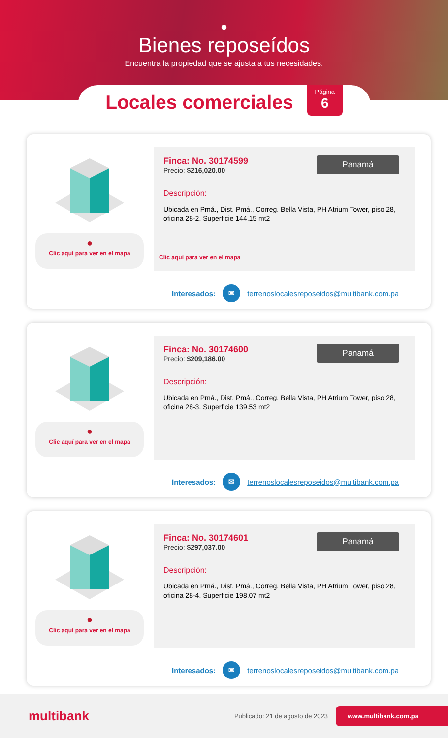●
Bienes reposeídos
Encuentra la propiedad que se ajusta a tus necesidades.
Locales comerciales
Página
6
●
Clic aquí para ver en el mapa
Finca: No. 30174599
Precio: $216,020.00
Panamá
Descripción:
Ubicada en Pmá., Dist. Pmá., Correg. Bella Vista, PH Atrium Tower, piso 28, oficina 28-2. Superficie 144.15 mt2
Clic aquí para ver en el mapa
Interesados: ✉ terrenoslocalesreposeidos@multibank.com.pa
●
Clic aquí para ver en el mapa
Finca: No. 30174600
Precio: $209,186.00
Panamá
Descripción:
Ubicada en Pmá., Dist. Pmá., Correg. Bella Vista, PH Atrium Tower, piso 28, oficina 28-3. Superficie 139.53 mt2
Interesados: ✉ terrenoslocalesreposeidos@multibank.com.pa
●
Clic aquí para ver en el mapa
Finca: No. 30174601
Precio: $297,037.00
Panamá
Descripción:
Ubicada en Pmá., Dist. Pmá., Correg. Bella Vista, PH Atrium Tower, piso 28, oficina 28-4. Superficie 198.07 mt2
Interesados: ✉ terrenoslocalesreposeidos@multibank.com.pa
multibank
Publicado: 21 de agosto de 2023
www.multibank.com.pa